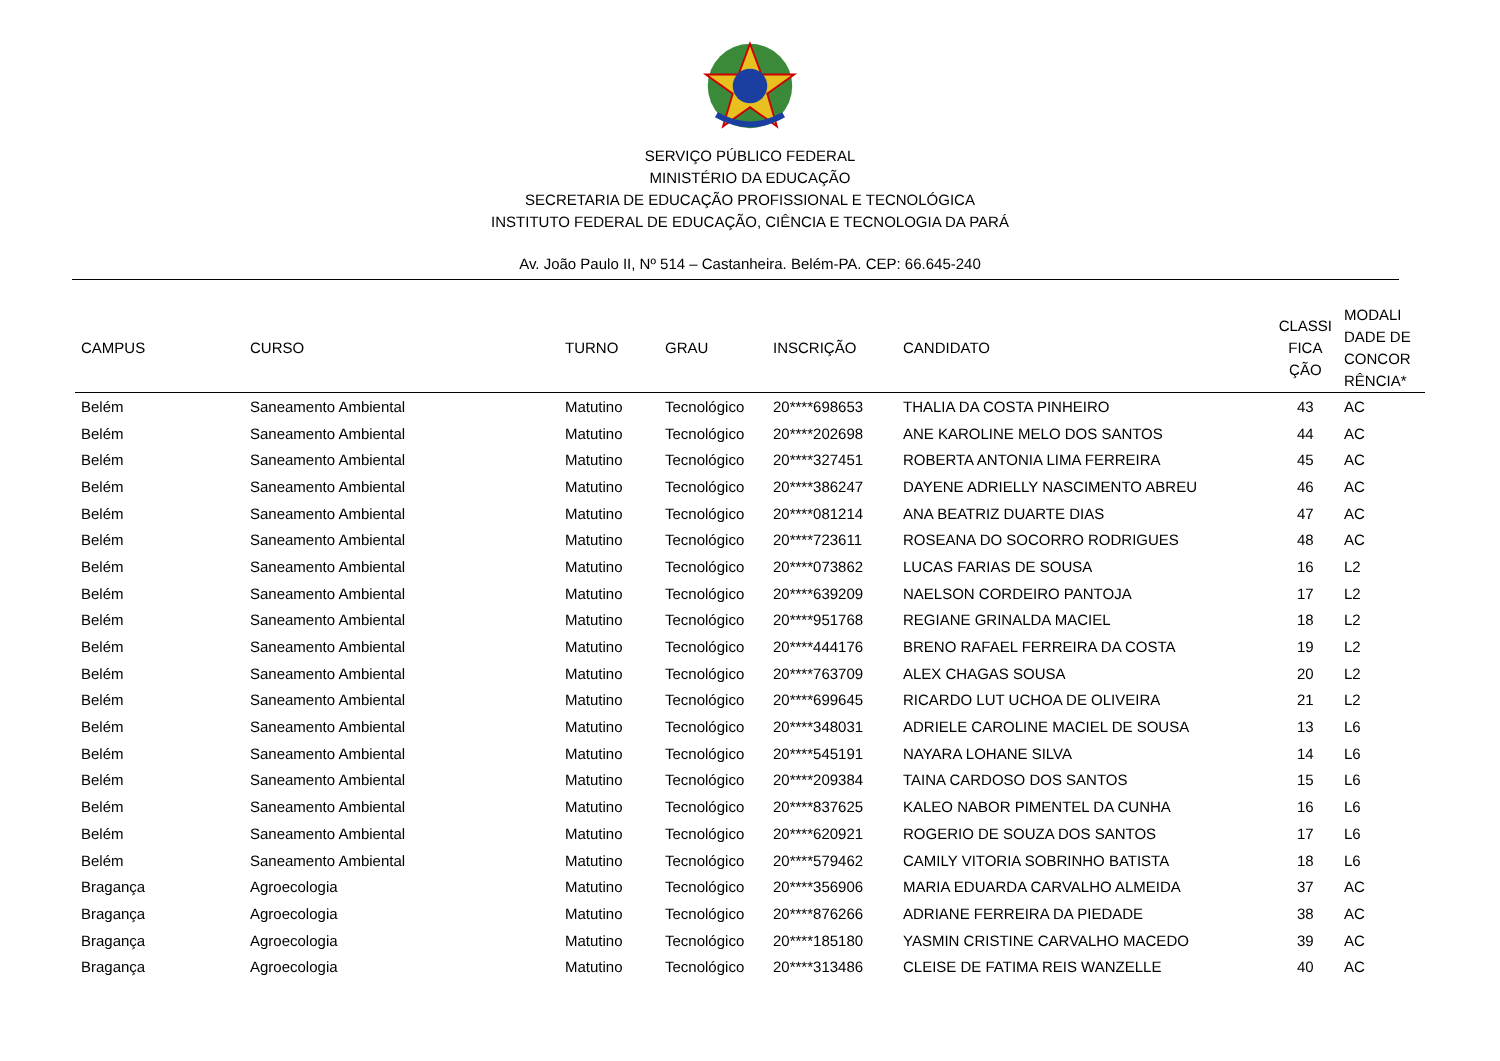SERVIÇO PÚBLICO FEDERAL
MINISTÉRIO DA EDUCAÇÃO
SECRETARIA DE EDUCAÇÃO PROFISSIONAL E TECNOLÓGICA
INSTITUTO FEDERAL DE EDUCAÇÃO, CIÊNCIA E TECNOLOGIA DA PARÁ
Av. João Paulo II, Nº 514 – Castanheira. Belém-PA. CEP: 66.645-240
| CAMPUS | CURSO | TURNO | GRAU | INSCRIÇÃO | CANDIDATO | CLASSI FICA ÇÃO | MODALI DADE DE CONCOR RÊNCIA* |
| --- | --- | --- | --- | --- | --- | --- | --- |
| Belém | Saneamento Ambiental | Matutino | Tecnológico | 20****698653 | THALIA DA COSTA PINHEIRO | 43 | AC |
| Belém | Saneamento Ambiental | Matutino | Tecnológico | 20****202698 | ANE KAROLINE MELO DOS SANTOS | 44 | AC |
| Belém | Saneamento Ambiental | Matutino | Tecnológico | 20****327451 | ROBERTA ANTONIA LIMA FERREIRA | 45 | AC |
| Belém | Saneamento Ambiental | Matutino | Tecnológico | 20****386247 | DAYENE ADRIELLY NASCIMENTO ABREU | 46 | AC |
| Belém | Saneamento Ambiental | Matutino | Tecnológico | 20****081214 | ANA BEATRIZ DUARTE DIAS | 47 | AC |
| Belém | Saneamento Ambiental | Matutino | Tecnológico | 20****723611 | ROSEANA DO SOCORRO RODRIGUES | 48 | AC |
| Belém | Saneamento Ambiental | Matutino | Tecnológico | 20****073862 | LUCAS FARIAS DE SOUSA | 16 | L2 |
| Belém | Saneamento Ambiental | Matutino | Tecnológico | 20****639209 | NAELSON CORDEIRO PANTOJA | 17 | L2 |
| Belém | Saneamento Ambiental | Matutino | Tecnológico | 20****951768 | REGIANE GRINALDA MACIEL | 18 | L2 |
| Belém | Saneamento Ambiental | Matutino | Tecnológico | 20****444176 | BRENO RAFAEL FERREIRA DA COSTA | 19 | L2 |
| Belém | Saneamento Ambiental | Matutino | Tecnológico | 20****763709 | ALEX CHAGAS SOUSA | 20 | L2 |
| Belém | Saneamento Ambiental | Matutino | Tecnológico | 20****699645 | RICARDO LUT UCHOA DE OLIVEIRA | 21 | L2 |
| Belém | Saneamento Ambiental | Matutino | Tecnológico | 20****348031 | ADRIELE CAROLINE MACIEL DE SOUSA | 13 | L6 |
| Belém | Saneamento Ambiental | Matutino | Tecnológico | 20****545191 | NAYARA LOHANE SILVA | 14 | L6 |
| Belém | Saneamento Ambiental | Matutino | Tecnológico | 20****209384 | TAINA CARDOSO DOS SANTOS | 15 | L6 |
| Belém | Saneamento Ambiental | Matutino | Tecnológico | 20****837625 | KALEO NABOR PIMENTEL DA CUNHA | 16 | L6 |
| Belém | Saneamento Ambiental | Matutino | Tecnológico | 20****620921 | ROGERIO DE SOUZA DOS SANTOS | 17 | L6 |
| Belém | Saneamento Ambiental | Matutino | Tecnológico | 20****579462 | CAMILY VITORIA SOBRINHO BATISTA | 18 | L6 |
| Bragança | Agroecologia | Matutino | Tecnológico | 20****356906 | MARIA EDUARDA CARVALHO ALMEIDA | 37 | AC |
| Bragança | Agroecologia | Matutino | Tecnológico | 20****876266 | ADRIANE FERREIRA DA PIEDADE | 38 | AC |
| Bragança | Agroecologia | Matutino | Tecnológico | 20****185180 | YASMIN CRISTINE CARVALHO MACEDO | 39 | AC |
| Bragança | Agroecologia | Matutino | Tecnológico | 20****313486 | CLEISE DE FATIMA REIS WANZELLE | 40 | AC |